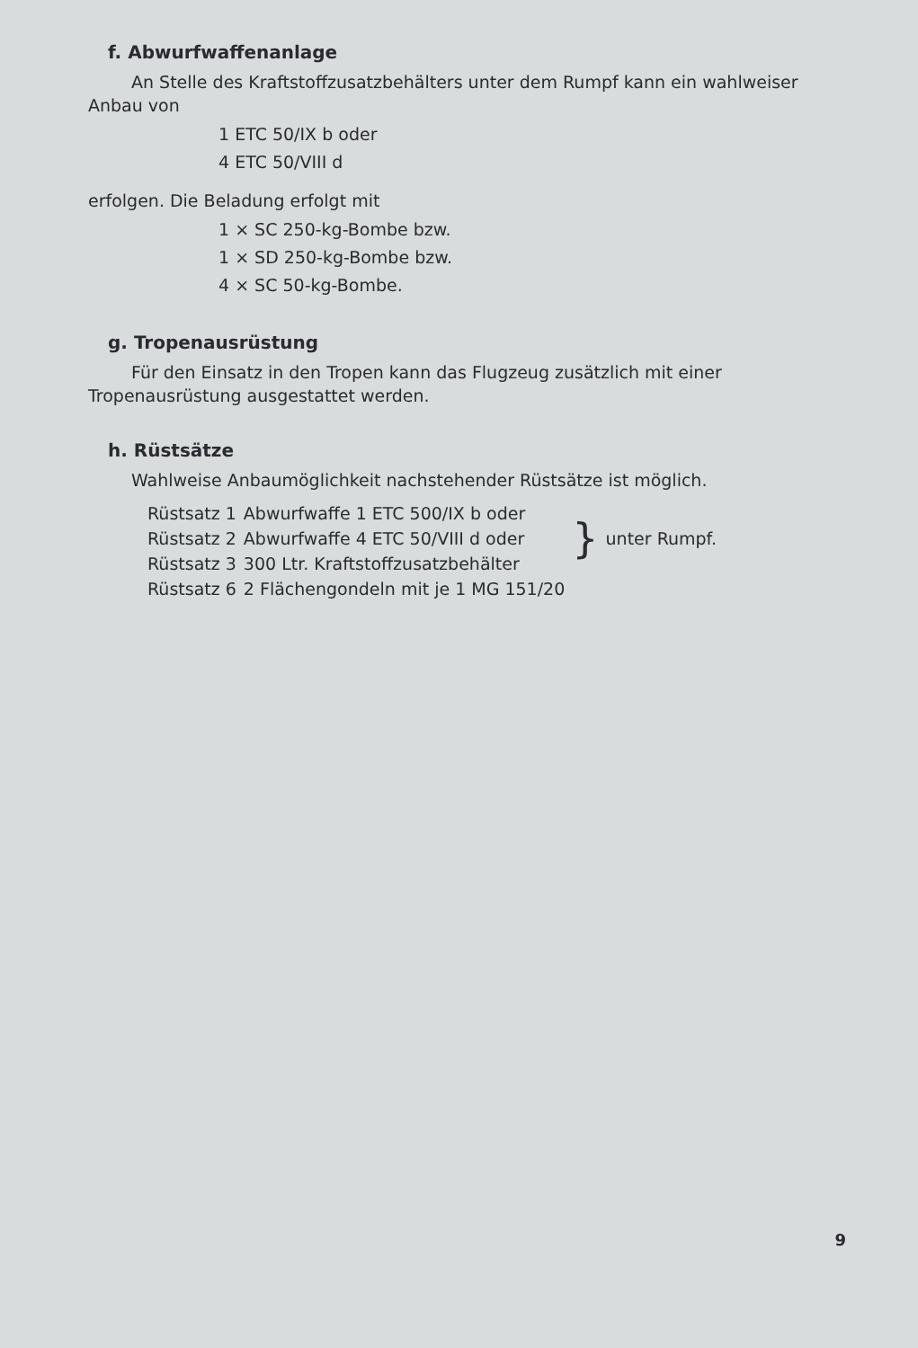f. Abwurfwaffenanlage
An Stelle des Kraftstoffzusatzbehälters unter dem Rumpf kann ein wahlweiser Anbau von
1 ETC 50/IX b oder
4 ETC 50/VIII d
erfolgen. Die Beladung erfolgt mit
1 × SC 250-kg-Bombe bzw.
1 × SD 250-kg-Bombe bzw.
4 × SC 50-kg-Bombe.
g. Tropenausrüstung
Für den Einsatz in den Tropen kann das Flugzeug zusätzlich mit einer Tropenausrüstung ausgestattet werden.
h. Rüstsätze
Wahlweise Anbaumöglichkeit nachstehender Rüstsätze ist möglich.
| Rüstsatz 1 | Abwurfwaffe 1 ETC 500/IX b oder | } | unter Rumpf. |
| Rüstsatz 2 | Abwurfwaffe 4 ETC 50/VIII d oder | | |
| Rüstsatz 3 | 300 Ltr. Kraftstoffzusatzbehälter | | |
| Rüstsatz 6 | 2 Flächengondeln mit je 1 MG 151/20 | | |
9